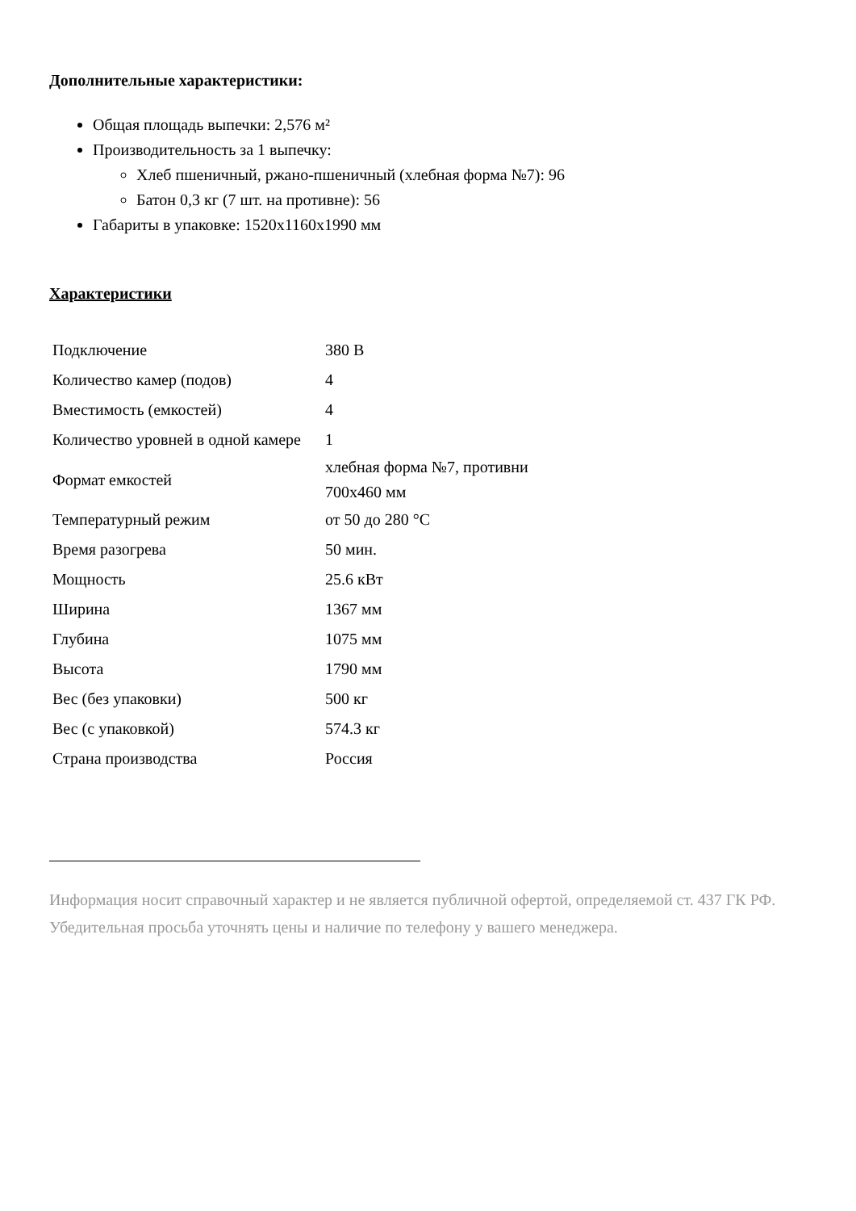Дополнительные характеристики:
Общая площадь выпечки: 2,576 м²
Производительность за 1 выпечку:
Хлеб пшеничный, ржано-пшеничный (хлебная форма №7): 96
Батон 0,3 кг (7 шт. на противне): 56
Габариты в упаковке: 1520x1160x1990 мм
Характеристики
| Подключение | 380 В |
| Количество камер (подов) | 4 |
| Вместимость (емкостей) | 4 |
| Количество уровней в одной камере | 1 |
| Формат емкостей | хлебная форма №7, противни 700х460 мм |
| Температурный режим | от 50 до 280 °C |
| Время разогрева | 50 мин. |
| Мощность | 25.6 кВт |
| Ширина | 1367 мм |
| Глубина | 1075 мм |
| Высота | 1790 мм |
| Вес (без упаковки) | 500 кг |
| Вес (с упаковкой) | 574.3 кг |
| Страна производства | Россия |
Информация носит справочный характер и не является публичной офертой, определяемой ст. 437 ГК РФ. Убедительная просьба уточнять цены и наличие по телефону у вашего менеджера.